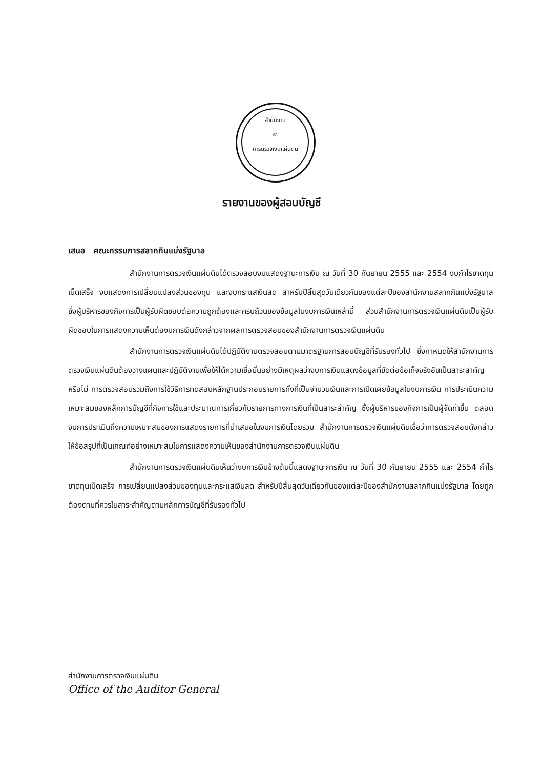สำนักงาน
⚖
การตรวจเงินแผ่นดิน
รายงานของผู้สอบบัญชี
เสนอ คณะกรรมการสลากกินแบ่งรัฐบาล
สำนักงานการตรวจเงินแผ่นดินได้ตรวจสอบงบแสดงฐานะการเงิน ณ วันที่ 30 กันยายน 2555 และ 2554 งบกำไรขาดทุนเบ็ดเสร็จ งบแสดงการเปลี่ยนแปลงส่วนของทุน และงบกระแสเงินสด สำหรับปีสิ้นสุดวันเดียวกันของแต่ละปีของสำนักงานสลากกินแบ่งรัฐบาล ซึ่งผู้บริหารของกิจการเป็นผู้รับผิดชอบต่อความถูกต้องและครบถ้วนของข้อมูลในงบการเงินเหล่านี้ ส่วนสำนักงานการตรวจเงินแผ่นดินเป็นผู้รับผิดชอบในการแสดงความเห็นต่องบการเงินดังกล่าวจากผลการตรวจสอบของสำนักงานการตรวจเงินแผ่นดิน
สำนักงานการตรวจเงินแผ่นดินได้ปฏิบัติงานตรวจสอบตามมาตรฐานการสอบบัญชีที่รับรองทั่วไป ซึ่งกำหนดให้สำนักงานการตรวจเงินแผ่นดินต้องวางแผนและปฏิบัติงานเพื่อให้ได้ความเชื่อมั่นอย่างมีเหตุผลว่างบการเงินแสดงข้อมูลที่ขัดต่อข้อเท็จจริงอันเป็นสาระสำคัญหรือไม่ การตรวจสอบรวมถึงการใช้วิธีการทดสอบหลักฐานประกอบรายการทั้งที่เป็นจำนวนเงินและการเปิดเผยข้อมูลในงบการเงิน การประเมินความเหมาะสมของหลักการบัญชีที่กิจการใช้และประมาณการเกี่ยวกับรายการทางการเงินที่เป็นสาระสำคัญ ซึ่งผู้บริหารของกิจการเป็นผู้จัดทำขึ้น ตลอดจนการประเมินถึงความเหมาะสมของการแสดงรายการที่นำเสนอในงบการเงินโดยรวม สำนักงานการตรวจเงินแผ่นดินเชื่อว่าการตรวจสอบดังกล่าวให้ข้อสรุปที่เป็นเกณฑ์อย่างเหมาะสมในการแสดงความเห็นของสำนักงานการตรวจเงินแผ่นดิน
สำนักงานการตรวจเงินแผ่นดินเห็นว่างบการเงินข้างต้นนี้แสดงฐานะการเงิน ณ วันที่ 30 กันยายน 2555 และ 2554 กำไรขาดทุนเบ็ดเสร็จ การเปลี่ยนแปลงส่วนของทุนและกระแสเงินสด สำหรับปีสิ้นสุดวันเดียวกันของแต่ละปีของสำนักงานสลากกินแบ่งรัฐบาล โดยถูกต้องตามที่ควรในสาระสำคัญตามหลักการบัญชีที่รับรองทั่วไป
สำนักงานการตรวจเงินแผ่นดิน
Office of the Auditor General